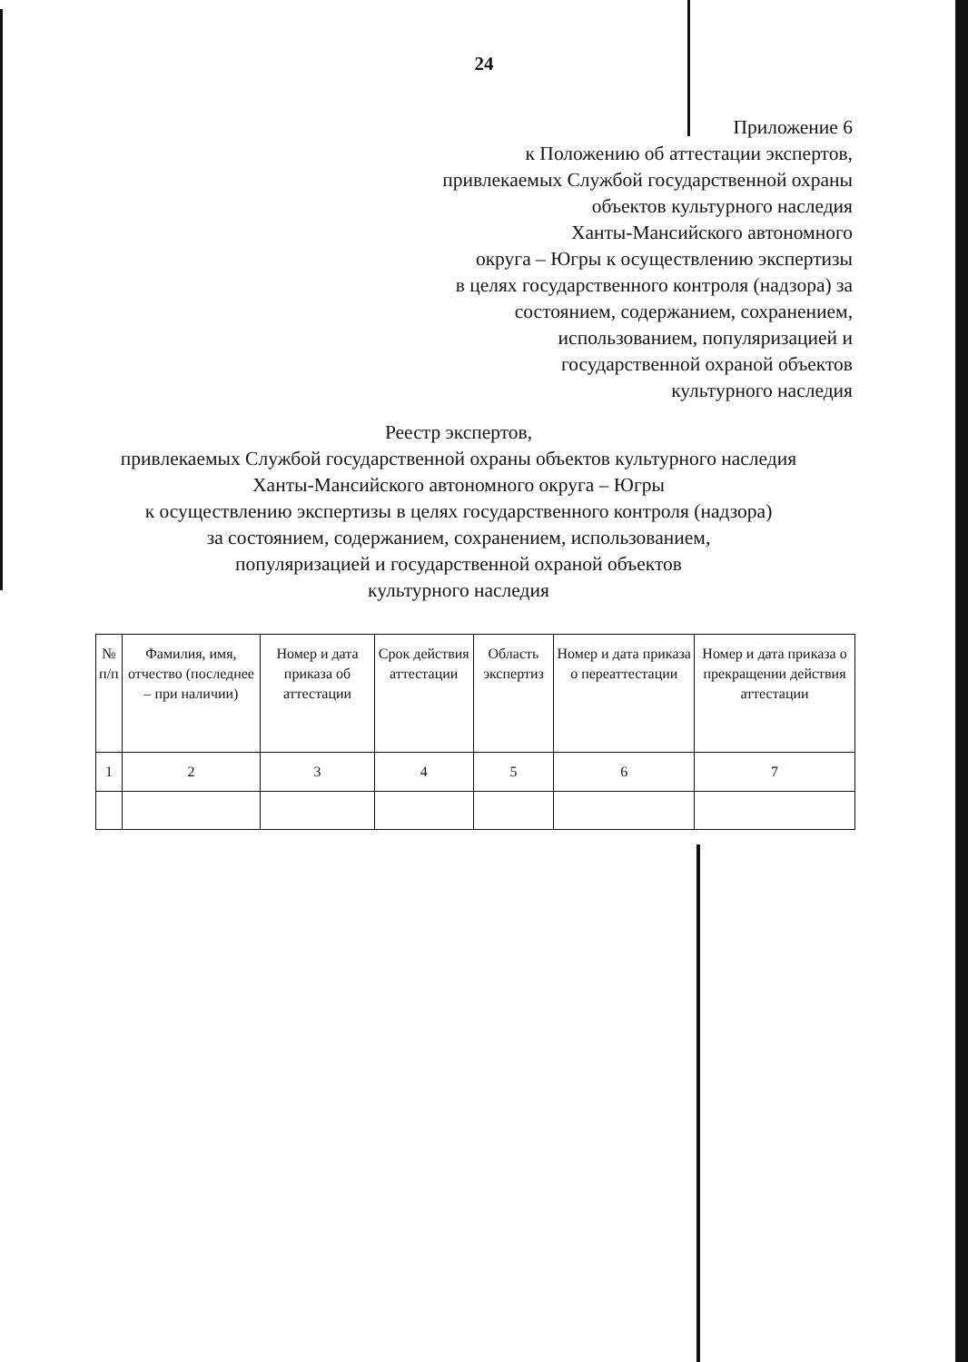24
Приложение 6
к Положению об аттестации экспертов,
привлекаемых Службой государственной охраны
объектов культурного наследия
Ханты-Мансийского автономного
округа – Югры к осуществлению экспертизы
в целях государственного контроля (надзора) за
состоянием, содержанием, сохранением,
использованием, популяризацией и
государственной охраной объектов
культурного наследия
Реестр экспертов,
привлекаемых Службой государственной охраны объектов культурного наследия Ханты-Мансийского автономного округа – Югры
к осуществлению экспертизы в целях государственного контроля (надзора)
за состоянием, содержанием, сохранением, использованием,
популяризацией и государственной охраной объектов
культурного наследия
| № п/п | Фамилия, имя, отчество (последнее – при наличии) | Номер и дата приказа об аттестации | Срок действия аттестации | Область экспертиз | Номер и дата приказа о переаттестации | Номер и дата приказа о прекращении действия аттестации |
| --- | --- | --- | --- | --- | --- | --- |
| 1 | 2 | 3 | 4 | 5 | 6 | 7 |